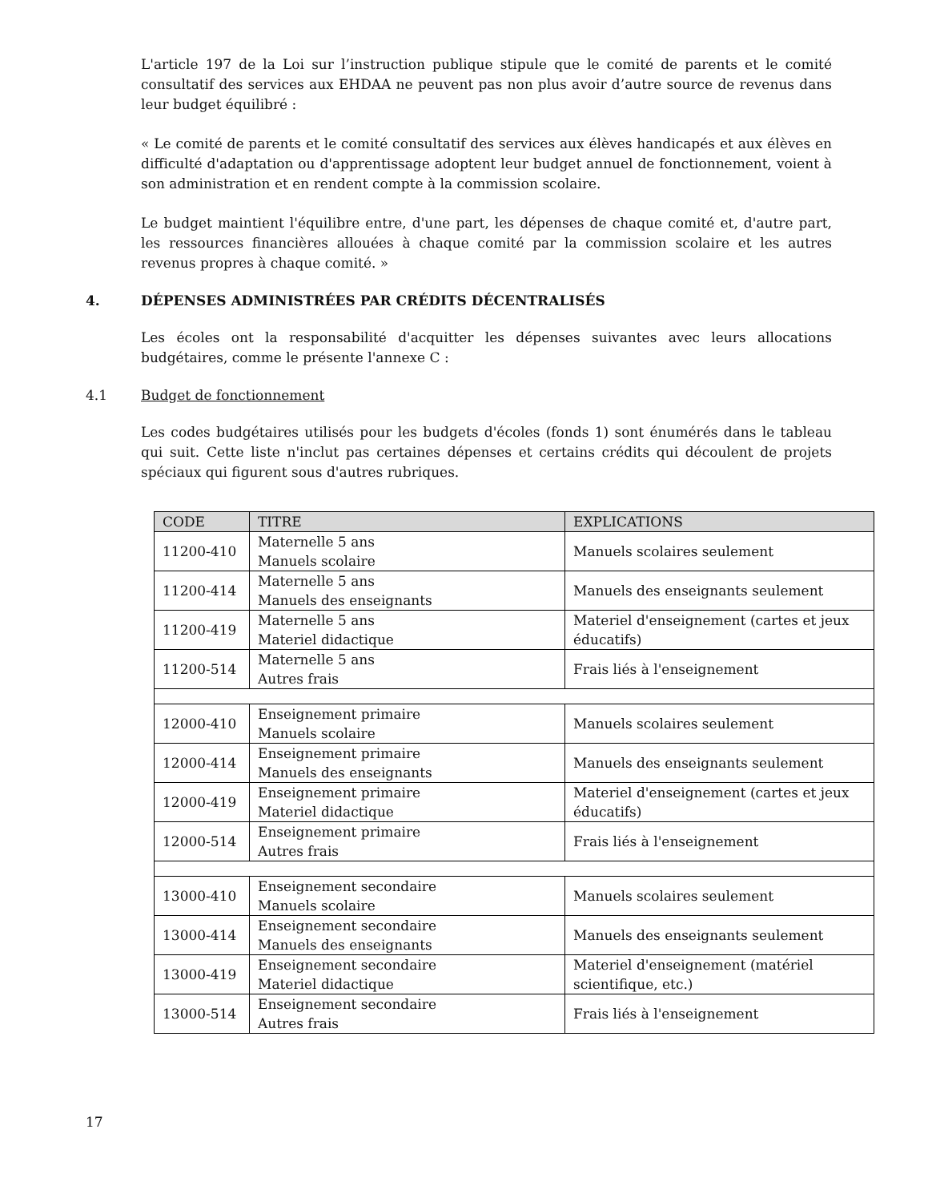L'article 197 de la Loi sur l’instruction publique stipule que le comité de parents et le comité consultatif des services aux EHDAA ne peuvent pas non plus avoir d’autre source de revenus dans leur budget équilibré :
« Le comité de parents et le comité consultatif des services aux élèves handicapés et aux élèves en difficulté d'adaptation ou d'apprentissage adoptent leur budget annuel de fonctionnement, voient à son administration et en rendent compte à la commission scolaire.
Le budget maintient l'équilibre entre, d'une part, les dépenses de chaque comité et, d'autre part, les ressources financières allouées à chaque comité par la commission scolaire et les autres revenus propres à chaque comité. »
4. DÉPENSES ADMINISTRÉES PAR CRÉDITS DÉCENTRALISÉS
Les écoles ont la responsabilité d'acquitter les dépenses suivantes avec leurs allocations budgétaires, comme le présente l'annexe C :
4.1 Budget de fonctionnement
Les codes budgétaires utilisés pour les budgets d'écoles (fonds 1) sont énumérés dans le tableau qui suit. Cette liste n'inclut pas certaines dépenses et certains crédits qui découlent de projets spéciaux qui figurent sous d'autres rubriques.
| CODE | TITRE | EXPLICATIONS |
| --- | --- | --- |
| 11200-410 | Maternelle 5 ans Manuels scolaire | Manuels scolaires seulement |
| 11200-414 | Maternelle 5 ans Manuels des enseignants | Manuels des enseignants seulement |
| 11200-419 | Maternelle 5 ans Materiel didactique | Materiel d'enseignement (cartes et jeux éducatifs) |
| 11200-514 | Maternelle 5 ans Autres frais | Frais liés à l'enseignement |
| 12000-410 | Enseignement primaire Manuels scolaire | Manuels scolaires seulement |
| 12000-414 | Enseignement primaire Manuels des enseignants | Manuels des enseignants seulement |
| 12000-419 | Enseignement primaire Materiel didactique | Materiel d'enseignement (cartes et jeux éducatifs) |
| 12000-514 | Enseignement primaire Autres frais | Frais liés à l'enseignement |
| 13000-410 | Enseignement secondaire Manuels scolaire | Manuels scolaires seulement |
| 13000-414 | Enseignement secondaire Manuels des enseignants | Manuels des enseignants seulement |
| 13000-419 | Enseignement secondaire Materiel didactique | Materiel d'enseignement (matériel scientifique, etc.) |
| 13000-514 | Enseignement secondaire Autres frais | Frais liés à l'enseignement |
17